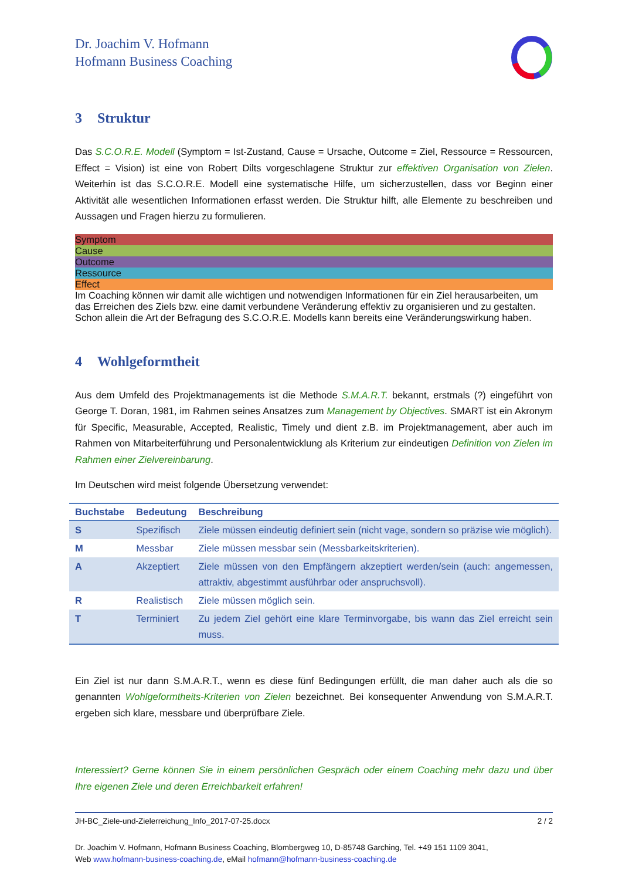Dr. Joachim V. Hofmann
Hofmann Business Coaching
3 Struktur
Das S.C.O.R.E. Modell (Symptom = Ist-Zustand, Cause = Ursache, Outcome = Ziel, Ressource = Ressourcen, Effect = Vision) ist eine von Robert Dilts vorgeschlagene Struktur zur effektiven Organisation von Zielen. Weiterhin ist das S.C.O.R.E. Modell eine systematische Hilfe, um sicherzustellen, dass vor Beginn einer Aktivität alle wesentlichen Informationen erfasst werden. Die Struktur hilft, alle Elemente zu beschreiben und Aussagen und Fragen hierzu zu formulieren.
Symptom Cause Outcome Ressource Effect
Im Coaching können wir damit alle wichtigen und notwendigen Informationen für ein Ziel herausarbeiten, um das Erreichen des Ziels bzw. eine damit verbundene Veränderung effektiv zu organisieren und zu gestalten. Schon allein die Art der Befragung des S.C.O.R.E. Modells kann bereits eine Veränderungswirkung haben.
4 Wohlgeformtheit
Aus dem Umfeld des Projektmanagements ist die Methode S.M.A.R.T. bekannt, erstmals (?) eingeführt von George T. Doran, 1981, im Rahmen seines Ansatzes zum Management by Objectives. SMART ist ein Akronym für Specific, Measurable, Accepted, Realistic, Timely und dient z.B. im Projektmanagement, aber auch im Rahmen von Mitarbeiterführung und Personalentwicklung als Kriterium zur eindeutigen Definition von Zielen im Rahmen einer Zielvereinbarung.
Im Deutschen wird meist folgende Übersetzung verwendet:
| Buchstabe | Bedeutung | Beschreibung |
| --- | --- | --- |
| S | Spezifisch | Ziele müssen eindeutig definiert sein (nicht vage, sondern so präzise wie möglich). |
| M | Messbar | Ziele müssen messbar sein (Messbarkeitskriterien). |
| A | Akzeptiert | Ziele müssen von den Empfängern akzeptiert werden/sein (auch: angemessen, attraktiv, abgestimmt ausführbar oder anspruchsvoll). |
| R | Realistisch | Ziele müssen möglich sein. |
| T | Terminiert | Zu jedem Ziel gehört eine klare Terminvorgabe, bis wann das Ziel erreicht sein muss. |
Ein Ziel ist nur dann S.M.A.R.T., wenn es diese fünf Bedingungen erfüllt, die man daher auch als die so genannten Wohlgeformtheits-Kriterien von Zielen bezeichnet. Bei konsequenter Anwendung von S.M.A.R.T. ergeben sich klare, messbare und überprüfbare Ziele.
Interessiert? Gerne können Sie in einem persönlichen Gespräch oder einem Coaching mehr dazu und über Ihre eigenen Ziele und deren Erreichbarkeit erfahren!
JH-BC_Ziele-und-Zielerreichung_Info_2017-07-25.docx 2 / 2
Dr. Joachim V. Hofmann, Hofmann Business Coaching, Blombergweg 10, D-85748 Garching, Tel. +49 151 1109 3041,
Web www.hofmann-business-coaching.de, eMail hofmann@hofmann-business-coaching.de